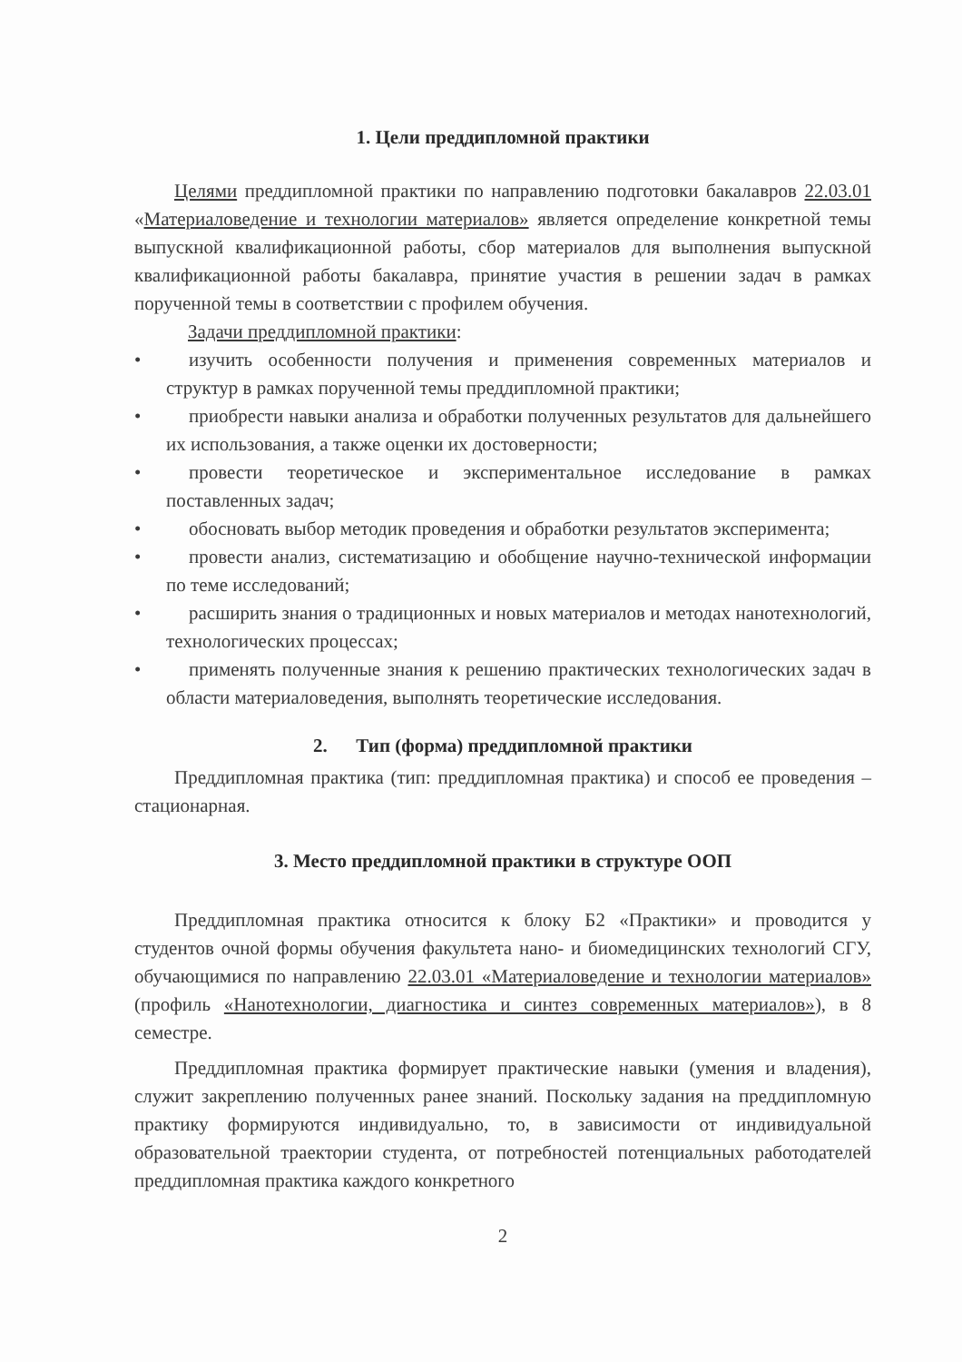1. Цели преддипломной практики
Целями преддипломной практики по направлению подготовки бакалавров 22.03.01 «Материаловедение и технологии материалов» является определение конкретной темы выпускной квалификационной работы, сбор материалов для выполнения выпускной квалификационной работы бакалавра, принятие участия в решении задач в рамках порученной темы в соответствии с профилем обучения.
Задачи преддипломной практики:
• изучить особенности получения и применения современных материалов и структур в рамках порученной темы преддипломной практики;
• приобрести навыки анализа и обработки полученных результатов для дальнейшего их использования, а также оценки их достоверности;
• провести теоретическое и экспериментальное исследование в рамках поставленных задач;
• обосновать выбор методик проведения и обработки результатов эксперимента;
• провести анализ, систематизацию и обобщение научно-технической информации по теме исследований;
• расширить знания о традиционных и новых материалов и методах нанотехнологий, технологических процессах;
• применять полученные знания к решению практических технологических задач в области материаловедения, выполнять теоретические исследования.
2. Тип (форма) преддипломной практики
Преддипломная практика (тип: преддипломная практика) и способ ее проведения – стационарная.
3. Место преддипломной практики в структуре ООП
Преддипломная практика относится к блоку Б2 «Практики» и проводится у студентов очной формы обучения факультета нано- и биомедицинских технологий СГУ, обучающимися по направлению 22.03.01 «Материаловедение и технологии материалов» (профиль «Нанотехнологии, диагностика и синтез современных материалов»), в 8 семестре.
Преддипломная практика формирует практические навыки (умения и владения), служит закреплению полученных ранее знаний. Поскольку задания на преддипломную практику формируются индивидуально, то, в зависимости от индивидуальной образовательной траектории студента, от потребностей потенциальных работодателей преддипломная практика каждого конкретного
2